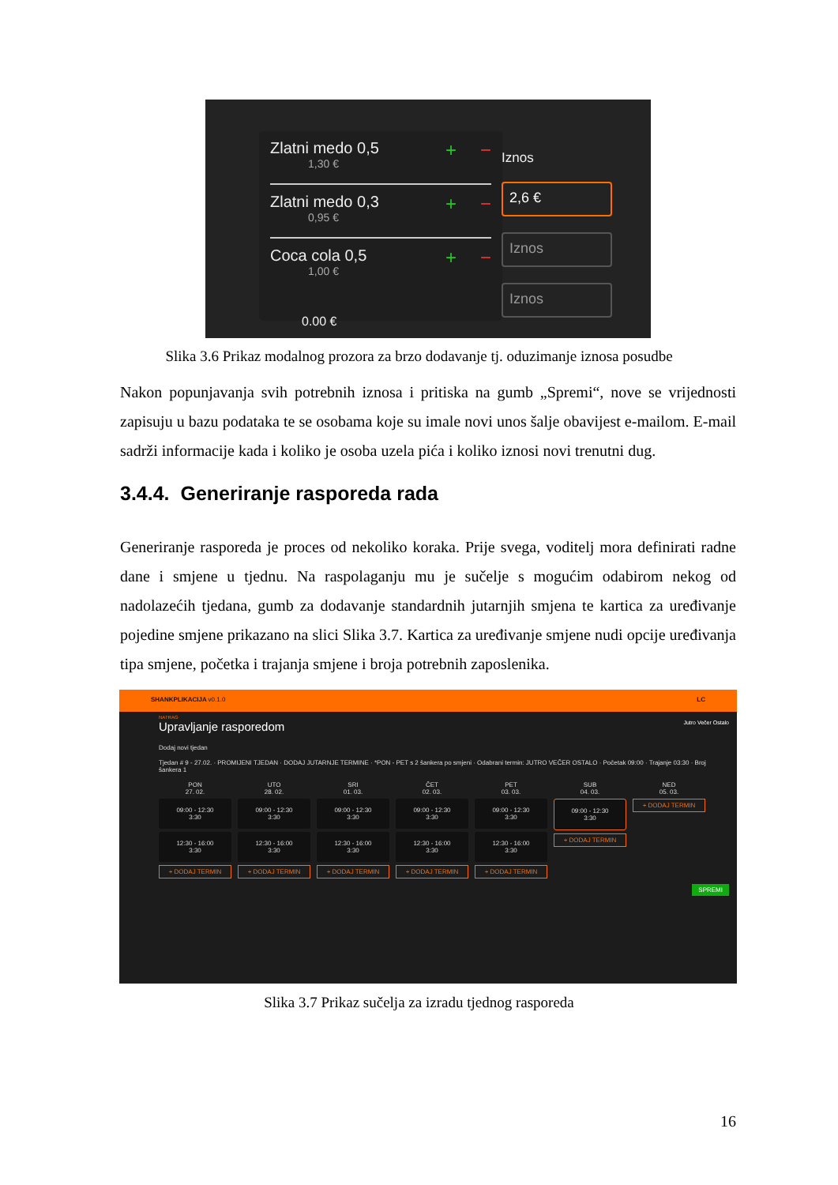Zlatni medo 0,5
1,30 €
+ −
Zlatni medo 0,3
0,95 €
+ −
Coca cola 0,5
1,00 €
+ −
0.00 €
Iznos
2,6 €
Iznos
Iznos
Slika 3.6 Prikaz modalnog prozora za brzo dodavanje tj. oduzimanje iznosa posudbe
Nakon popunjavanja svih potrebnih iznosa i pritiska na gumb „Spremi“, nove se vrijednosti zapisuju u bazu podataka te se osobama koje su imale novi unos šalje obavijest e-mailom. E-mail sadrži informacije kada i koliko je osoba uzela pića i koliko iznosi novi trenutni dug.
3.4.4. Generiranje rasporeda rada
Generiranje rasporeda je proces od nekoliko koraka. Prije svega, voditelj mora definirati radne dane i smjene u tjednu. Na raspolaganju mu je sučelje s mogućim odabirom nekog od nadolazećih tjedana, gumb za dodavanje standardnih jutarnjih smjena te kartica za uređivanje pojedine smjene prikazano na slici Slika 3.7. Kartica za uređivanje smjene nudi opcije uređivanja tipa smjene, početka i trajanja smjene i broja potrebnih zaposlenika.
SHANKPLIKACIJA v0.1.0 LC
NATRAG
Upravljanje rasporedom Jutro Večer Ostalo
Dodaj novi tjedan
Tjedan # 9 - 27.02. · PROMIJENI TJEDAN · DODAJ JUTARNJE TERMINE · *PON - PET s 2 šankera po smjeni · Odabrani termin: JUTRO VEČER OSTALO · Početak 09:00 · Trajanje 03:30 · Broj šankera 1
PON
27. 02.
09:00 - 12:30
3:30
12:30 - 16:00
3:30
+ DODAJ TERMIN
UTO
28. 02.
09:00 - 12:30
3:30
12:30 - 16:00
3:30
+ DODAJ TERMIN
SRI
01. 03.
09:00 - 12:30
3:30
12:30 - 16:00
3:30
+ DODAJ TERMIN
ČET
02. 03.
09:00 - 12:30
3:30
12:30 - 16:00
3:30
+ DODAJ TERMIN
PET
03. 03.
09:00 - 12:30
3:30
12:30 - 16:00
3:30
+ DODAJ TERMIN
SUB
04. 03.
09:00 - 12:30
3:30
+ DODAJ TERMIN
NED
05. 03.
+ DODAJ TERMIN
SPREMI
Slika 3.7 Prikaz sučelja za izradu tjednog rasporeda
16